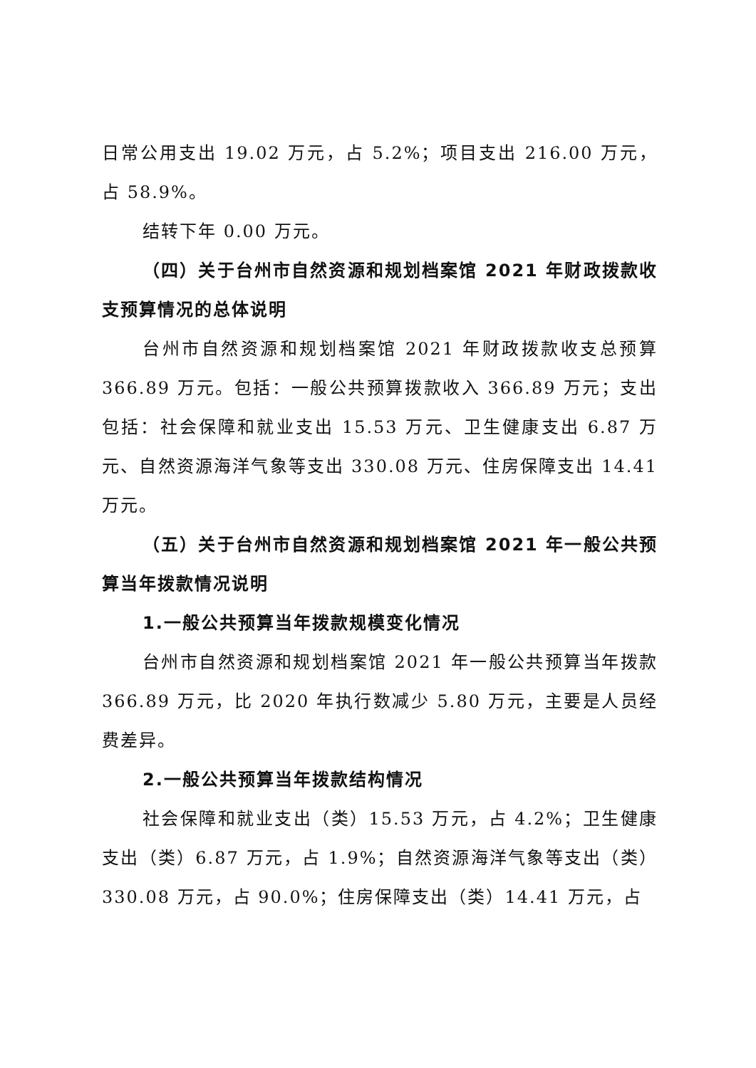日常公用支出 19.02 万元，占 5.2%；项目支出 216.00 万元，占 58.9%。
结转下年 0.00 万元。
（四）关于台州市自然资源和规划档案馆 2021 年财政拨款收支预算情况的总体说明
台州市自然资源和规划档案馆 2021 年财政拨款收支总预算 366.89 万元。包括：一般公共预算拨款收入 366.89 万元；支出包括：社会保障和就业支出 15.53 万元、卫生健康支出 6.87 万元、自然资源海洋气象等支出 330.08 万元、住房保障支出 14.41 万元。
（五）关于台州市自然资源和规划档案馆 2021 年一般公共预算当年拨款情况说明
1.一般公共预算当年拨款规模变化情况
台州市自然资源和规划档案馆 2021 年一般公共预算当年拨款 366.89 万元，比 2020 年执行数减少 5.80 万元，主要是人员经费差异。
2.一般公共预算当年拨款结构情况
社会保障和就业支出（类）15.53 万元，占 4.2%；卫生健康支出（类）6.87 万元，占 1.9%；自然资源海洋气象等支出（类）330.08 万元，占 90.0%；住房保障支出（类）14.41 万元，占